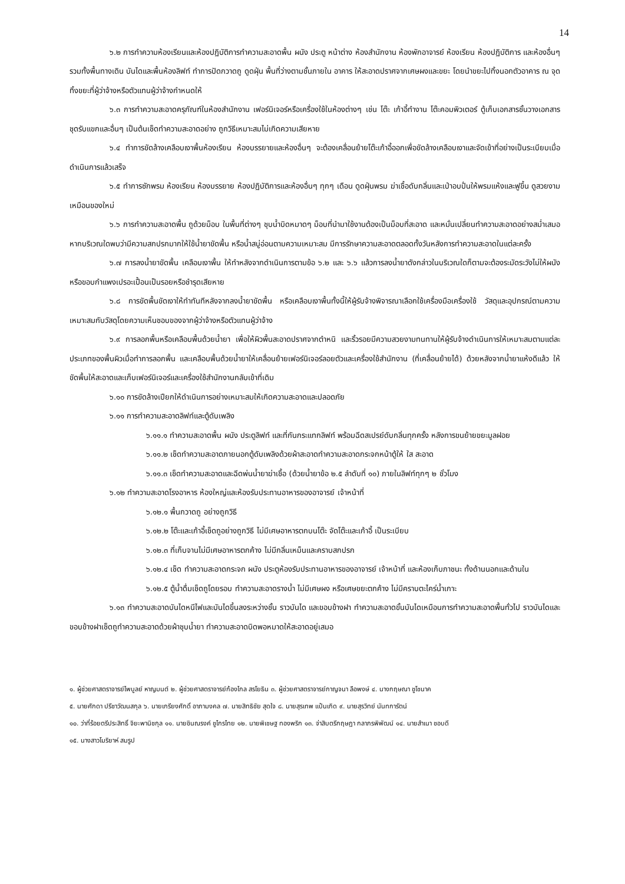14
๖.๒ การทำความห้องเรียนและห้องปฏิบัติการทำความสะอาดพื้น ผนัง ประตู หน้าต่าง ห้องสำนักงาน ห้องพักอาจารย์ ห้องเรียน ห้องปฏิบัติการ และห้องอื่นๆ รวมทั้งพื้นทางเดิน บันไดและพื้นห้องลิฟท์ ทำการปัดกวาดถู ดูดฝุ่น พื้นที่ว่างตามชั้นภายใน อาคาร ให้สะอาดปราศจากเศษผงและขยะ โดยนำขยะไปทิ้งนอกตัวอาคาร ณ จุดทิ้งขยะที่ผู้ว่าจ้างหรือตัวแทนผู้ว่าจ้างกำหนดให้
๖.๓ การทำความสะอาดครุภัณฑ์ในห้องสำนักงาน เฟอร์นิเจอร์หรือเครื่องใช้ในห้องต่างๆ เช่น โต๊ะ เก้าอี้ทำงาน โต๊ะคอมพิวเตอร์ ตู้เก็บเอกสารชั้นวางเอกสาร ชุดรับแขกและอื่นๆ เป็นต้นเช็ดทำความสะอาดอย่าง ถูกวิธีเหมาะสมไม่เกิดความเสียหาย
๖.๔ ทำการขัดล้างเคลือบเงาพื้นห้องเรียน ห้องบรรยายและห้องอื่นๆ จะต้องเคลื่อนย้ายโต๊ะเก้าอี้ออกเพื่อขัดล้างเคลือบเงาและจัดเข้าที่อย่างเป็นระเบียบเมื่อดำเนินการแล้วเสร็จ
๖.๕ ทำการซักพรม ห้องเรียน ห้องบรรยาย ห้องปฏิบัติการและห้องอื่นๆ ทุกๆ เดือน ดูดฝุ่นพรม ฆ่าเชื้อดับกลิ่นและเป่าอบปั่นให้พรมแห้งและฟูขึ้น ดูสวยงามเหมือนของใหม่
๖.๖ การทำความสะอาดพื้น ถูด้วยม็อบ ในพื้นที่ต่างๆ ชุบน้ำบิดหมาดๆ ม็อบที่นำมาใช้งานต้องเป็นม็อบที่สะอาด และหมั่นเปลี่ยนทำความสะอาดอย่างสม่ำเสมอหากบริเวณใดพบว่ามีความสกปรกมากให้ใช้น้ำยาขัดพื้น หรือน้ำสบู่อ่อนตามความเหมาะสม มีการรักษาความสะอาดตลอดทั้งวันหลังการทำความสะอาดในแต่ละครั้ง
๖.๗ การลงน้ำยาขัดพื้น เคลือบเงาพื้น ให้ทำหลังจากดำเนินการตามข้อ ๖.๒ และ ๖.๖ แล้วการลงน้ำยาดังกล่าวในบริเวณใดก็ตามจะต้องระมัดระวังไม่ให้ผนังหรือขอบกำแพงเปรอะเปื้อนเป็นรอยหรือชำรุดเสียหาย
๖.๘ การขัดพื้นขัดเงาให้ทำทันทีหลังจากลงน้ำยาขัดพื้น หรือเคลือบเงาพื้นทั้งนี้ให้ผู้รับจ้างพิจารณาเลือกใช้เครื่องมือเครื่องใช้ วัสดุและอุปกรณ์ตามความเหมาะสมกับวัสดุโดยความเห็นชอบของจากผู้ว่าจ้างหรือตัวแทนผู้ว่าจ้าง
๖.๙ การลอกพื้นหรือเคลือบพื้นด้วยน้ำยา เพื่อให้ผิวพื้นสะอาดปราศจากตำหนิ และริ้วรอยมีความสวยงามทนทานให้ผู้รับจ้างดำเนินการให้เหมาะสมตามแต่ละประเภทของพื้นผิวเมื่อทำการลอกพื้น และเคลือบพื้นด้วยน้ำยาให้เคลื่อนย้ายเฟอร์นิเจอร์ลอยตัวและเครื่องใช้สำนักงาน (ที่เคลื่อนย้ายได้) ด้วยหลังจากน้ำยาแห้งดีแล้ว ให้ขัดพื้นให้สะอาดและเก็บเฟอร์นิเจอร์และเครื่องใช้สำนักงานกลับเข้าที่เดิม
๖.๑๐ การขัดล้างเปียกให้ดำเนินการอย่างเหมาะสมให้เกิดความสะอาดและปลอดภัย
๖.๑๑ การทำความสะอาดลิฟท์และตู้ดับเพลิง
๖.๑๑.๑ ทำความสะอาดพื้น ผนัง ประตูลิฟท์ และที่กันกระแทกลิฟท์ พร้อมฉีดสเปรย์ดับกลิ่นทุกครั้ง หลังการขนย้ายขยะมูลฝอย
๖.๑๑.๒ เช็ดทำความสะอาดภายนอกตู้ดับเพลิงด้วยผ้าสะอาดทำความสะอาดกระจกหน้าตู้ให้ ใส สะอาด
๖.๑๑.๓ เช็ดทำความสะอาดและฉีดพ่นน้ำยาฆ่าเชื้อ (ด้วยน้ำยาข้อ ๒.๕ ลำดับที่ ๑๐) ภายในลิฟท์ทุกๆ ๒ ชั่วโมง
๖.๑๒ ทำความสะอาดโรงอาหาร ห้องใหญ่และห้องรับประทานอาหารของอาจารย์ เจ้าหน้าที่
๖.๑๒.๑ พื้นกวาดถู อย่างถูกวิธี
๖.๑๒.๒ โต๊ะและเก้าอี้เช็ดถูอย่างถูกวิธี ไม่มีเศษอาหารตกบนโต๊ะ จัดโต๊ะและเก้าอี้ เป็นระเบียบ
๖.๑๒.๓ ที่เก็บจานไม่มีเศษอาหารตกค้าง ไม่มีกลิ่นเหม็นและคราบสกปรก
๖.๑๒.๔ เช็ด ทำความสะอาดกระจก ผนัง ประตูห้องรับประทานอาหารของอาจารย์ เจ้าหน้าที่ และห้องเก็บภาชนะ ทั้งด้านนอกและด้านใน
๖.๑๒.๕ ตู้น้ำดื่มเช็ดถูโดยรอบ ทำความสะอาดรางน้ำ ไม่มีเศษผง หรือเศษขยะตกค้าง ไม่มีคราบตะไคร่น้ำเกาะ
๖.๑๓ ทำความสะอาดบันไดหนีไฟและบันไดขึ้นลงระหว่างชั้น ราวบันได และขอบข้างฝา ทำความสะอาดขั้นบันไดเหมือนการทำความสะอาดพื้นทั่วไป ราวบันไดและขอบข้างฝาเช็ดถูทำความสะอาดด้วยผ้าชุบน้ำยา ทำความสะอาดบิดพอหมาดให้สะอาดอยู่เสมอ
๑. ผู้ช่วยศาสตราจารย์ไพบูลย์ หาญมนต์ ๒. ผู้ช่วยศาสตราจารย์ก้องไกล สรโยธิน ๓. ผู้ช่วยศาสตราจารย์กาญจนา ลือพงษ์ ๔. นางกฤษณา ชูโชนาค
๕. นายศักดา ปรีชาวัฒนสกุล ๖. นายเกรียงศักดิ์ อาภามงคล ๗. นายสิทธิชัย สุดใจ ๘. นายสุรเทพ แป้นเกิด ๙. นายสุรวิทย์ นันทการัตน์
๑๐. ว่าที่ร้อยตรีประสิทธิ์ จิยะพานิชกุล ๑๑. นายชินณรงค์ ชูไกรไทย ๑๒. นายพิเชษฐ ทองพริก ๑๓. จ่าสิบตรีกฤษฎา กลาภรพิพัฒน์ ๑๔. นายสำเนา ชอบดี
๑๕. นางสาวโมริยาห์ สมรูป